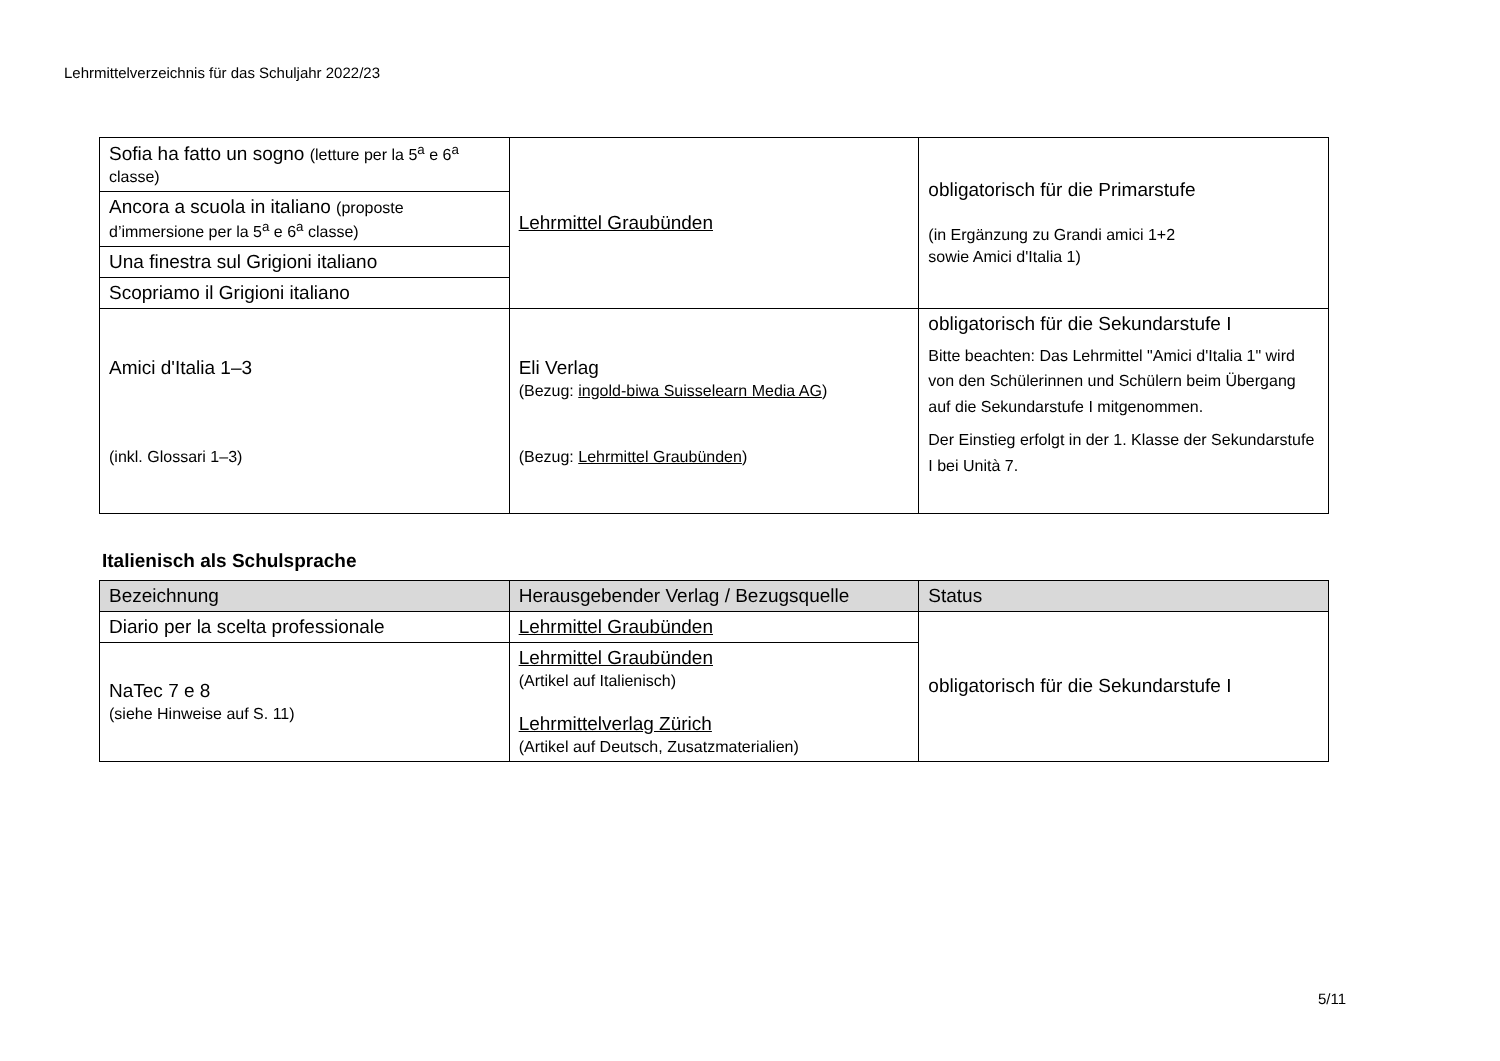Lehrmittelverzeichnis für das Schuljahr 2022/23
| Sofia ha fatto un sogno (letture per la 5<sup>a</sup> e 6<sup>a</sup> classe) | Lehrmittel Graubünden | obligatorisch für die Primarstufe (in Ergänzung zu Grandi amici 1+2 sowie Amici d'Italia 1) |
| Ancora a scuola in italiano (proposte d’immersione per la 5<sup>a</sup> e 6<sup>a</sup> classe) | | |
| Una finestra sul Grigioni italiano | | |
| Scopriamo il Grigioni italiano | | |
| Amici d'Italia 1–3 (inkl. Glossari 1–3) | Eli Verlag (Bezug: ingold-biwa Suisselearn Media AG ) (Bezug: Lehrmittel Graubünden ) | obligatorisch für die Sekundarstufe I Bitte beachten: Das Lehrmittel "Amici d'Italia 1" wird von den Schülerinnen und Schülern beim Übergang auf die Sekundarstufe I mitgenommen. Der Einstieg erfolgt in der 1. Klasse der Sekundarstufe I bei Unità 7. |
Italienisch als Schulsprache
| Bezeichnung | Herausgebender Verlag / Bezugsquelle | Status |
| --- | --- | --- |
| Diario per la scelta professionale | Lehrmittel Graubünden | obligatorisch für die Sekundarstufe I |
| NaTec 7 e 8 (siehe Hinweise auf S. 11) | Lehrmittel Graubünden (Artikel auf Italienisch) Lehrmittelverlag Zürich (Artikel auf Deutsch, Zusatzmaterialien) | |
5/11